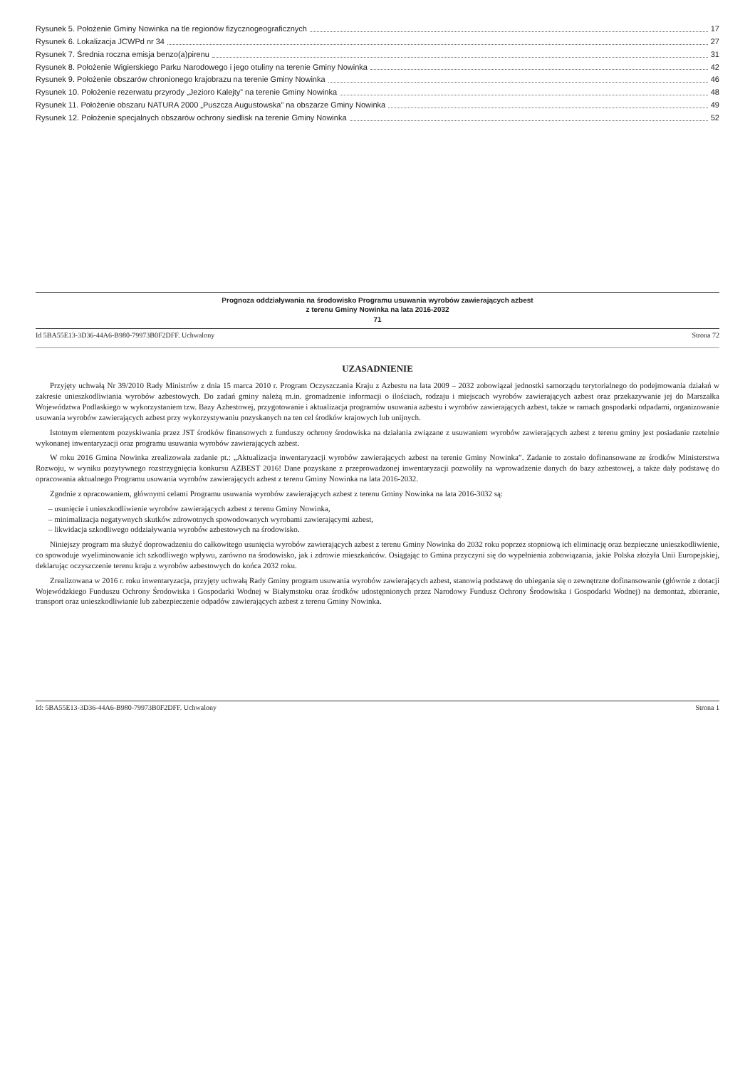Rysunek 5. Położenie Gminy Nowinka na tle regionów fizycznogeograficznych 17
Rysunek 6. Lokalizacja JCWPd nr 34 27
Rysunek 7. Średnia roczna emisja benzo(a)pirenu 31
Rysunek 8. Położenie Wigierskiego Parku Narodowego i jego otuliny na terenie Gminy Nowinka 42
Rysunek 9. Położenie obszarów chronionego krajobrazu na terenie Gminy Nowinka 46
Rysunek 10. Położenie rezerwatu przyrody „Jezioro Kalejty” na terenie Gminy Nowinka 48
Rysunek 11. Położenie obszaru NATURA 2000 „Puszcza Augustowska” na obszarze Gminy Nowinka 49
Rysunek 12. Położenie specjalnych obszarów ochrony siedlisk na terenie Gminy Nowinka 52
Prognoza oddziaływania na środowisko Programu usuwania wyrobów zawierających azbest
z terenu Gminy Nowinka na lata 2016-2032
71
Id 5BA55E13-3D36-44A6-B980-79973B0F2DFF. Uchwalony Strona 72
UZASADNIENIE
Przyjęty uchwałą Nr 39/2010 Rady Ministrów z dnia 15 marca 2010 r. Program Oczyszczania Kraju z Azbestu na lata 2009 – 2032 zobowiązał jednostki samorządu terytorialnego do podejmowania działań w zakresie unieszkodliwiania wyrobów azbestowych. Do zadań gminy należą m.in. gromadzenie informacji o ilościach, rodzaju i miejscach wyrobów zawierających azbest oraz przekazywanie jej do Marszałka Województwa Podlaskiego w wykorzystaniem tzw. Bazy Azbestowej, przygotowanie i aktualizacja programów usuwania azbestu i wyrobów zawierających azbest, także w ramach gospodarki odpadami, organizowanie usuwania wyrobów zawierających azbest przy wykorzystywaniu pozyskanych na ten cel środków krajowych lub unijnych.
Istotnym elementem pozyskiwania przez JST środków finansowych z funduszy ochrony środowiska na działania związane z usuwaniem wyrobów zawierających azbest z terenu gminy jest posiadanie rzetelnie wykonanej inwentaryzacji oraz programu usuwania wyrobów zawierających azbest.
W roku 2016 Gmina Nowinka zrealizowała zadanie pt.: „Aktualizacja inwentaryzacji wyrobów zawierających azbest na terenie Gminy Nowinka”. Zadanie to zostało dofinansowane ze środków Ministerstwa Rozwoju, w wyniku pozytywnego rozstrzygnięcia konkursu AZBEST 2016! Dane pozyskane z przeprowadzonej inwentaryzacji pozwoliły na wprowadzenie danych do bazy azbestowej, a także dały podstawę do opracowania aktualnego Programu usuwania wyrobów zawierających azbest z terenu Gminy Nowinka na lata 2016-2032.
Zgodnie z opracowaniem, głównymi celami Programu usuwania wyrobów zawierających azbest z terenu Gminy Nowinka na lata 2016-3032 są:
– usunięcie i unieszkodliwienie wyrobów zawierających azbest z terenu Gminy Nowinka,
– minimalizacja negatywnych skutków zdrowotnych spowodowanych wyrobami zawierającymi azbest,
– likwidacja szkodliwego oddziaływania wyrobów azbestowych na środowisko.
Niniejszy program ma służyć doprowadzeniu do całkowitego usunięcia wyrobów zawierających azbest z terenu Gminy Nowinka do 2032 roku poprzez stopniową ich eliminację oraz bezpieczne unieszkodliwienie, co spowoduje wyeliminowanie ich szkodliwego wpływu, zarówno na środowisko, jak i zdrowie mieszkańców. Osiągając to Gmina przyczyni się do wypełnienia zobowiązania, jakie Polska złożyła Unii Europejskiej, deklarując oczyszczenie terenu kraju z wyrobów azbestowych do końca 2032 roku.
Zrealizowana w 2016 r. roku inwentaryzacja, przyjęty uchwałą Rady Gminy program usuwania wyrobów zawierających azbest, stanowią podstawę do ubiegania się o zewnętrzne dofinansowanie (głównie z dotacji Wojewódzkiego Funduszu Ochrony Środowiska i Gospodarki Wodnej w Białymstoku oraz środków udostępnionych przez Narodowy Fundusz Ochrony Środowiska i Gospodarki Wodnej) na demontaż, zbieranie, transport oraz unieszkodliwianie lub zabezpieczenie odpadów zawierających azbest z terenu Gminy Nowinka.
Id: 5BA55E13-3D36-44A6-B980-79973B0F2DFF. Uchwalony Strona 1